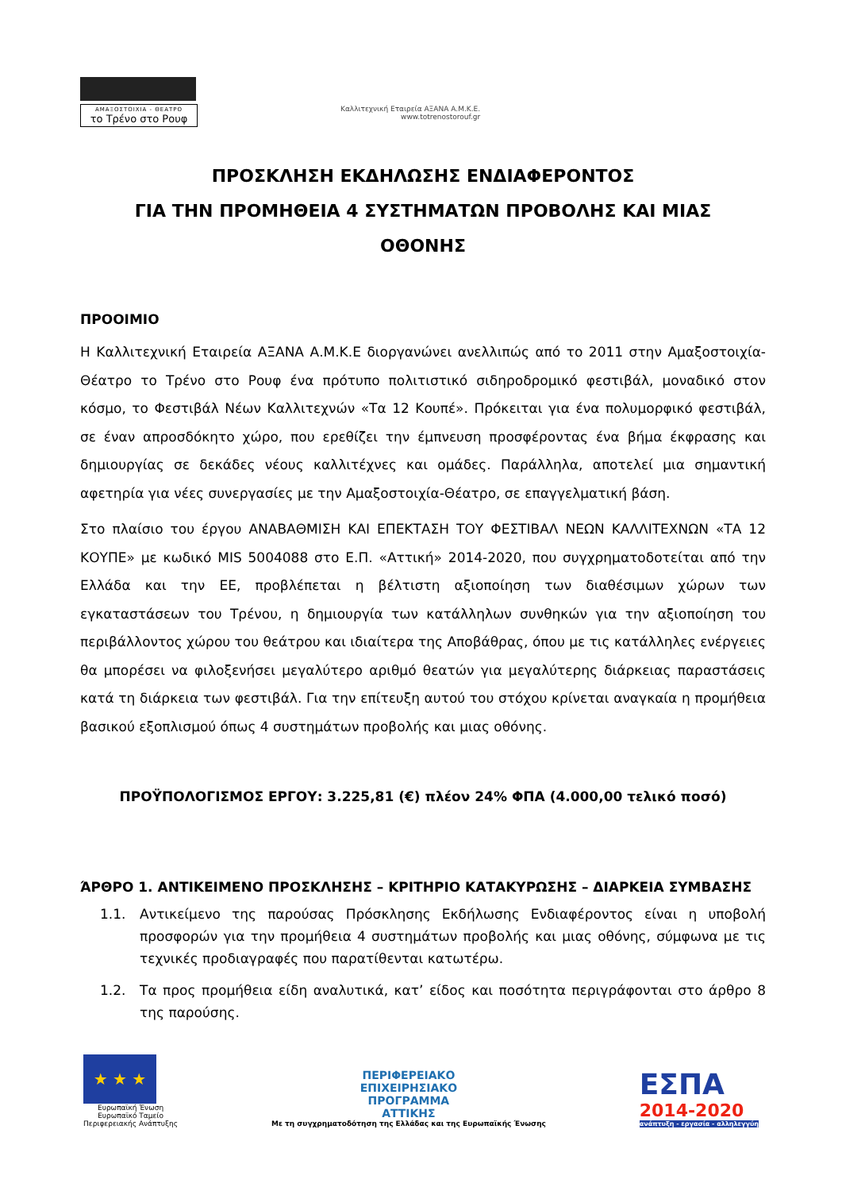ΑΜΑΞΟΣΤΟΙΧΙΑ - ΘΕΑΤΡΟ
το Τρένο στο Ρουφ
Καλλιτεχνική Εταιρεία ΑΞΑΝΑ Α.Μ.Κ.Ε.
www.totrenostorouf.gr
ΠΡΟΣΚΛΗΣΗ ΕΚΔΗΛΩΣΗΣ ΕΝΔΙΑΦΕΡΟΝΤΟΣ
ΓΙΑ ΤΗΝ ΠΡΟΜΗΘΕΙΑ 4 ΣΥΣΤΗΜΑΤΩΝ ΠΡΟΒΟΛΗΣ ΚΑΙ ΜΙΑΣ
ΟΘΟΝΗΣ
ΠΡΟΟΙΜΙΟ
Η Καλλιτεχνική Εταιρεία ΑΞΑΝΑ Α.Μ.Κ.Ε διοργανώνει ανελλιπώς από το 2011 στην Αμαξοστοιχία-Θέατρο το Τρένο στο Ρουφ ένα πρότυπο πολιτιστικό σιδηροδρομικό φεστιβάλ, μοναδικό στον κόσμο, το Φεστιβάλ Νέων Καλλιτεχνών «Τα 12 Κουπέ». Πρόκειται για ένα πολυμορφικό φεστιβάλ, σε έναν απροσδόκητο χώρο, που ερεθίζει την έμπνευση προσφέροντας ένα βήμα έκφρασης και δημιουργίας σε δεκάδες νέους καλλιτέχνες και ομάδες. Παράλληλα, αποτελεί μια σημαντική αφετηρία για νέες συνεργασίες με την Αμαξοστοιχία-Θέατρο, σε επαγγελματική βάση.
Στο πλαίσιο του έργου ΑΝΑΒΑΘΜΙΣΗ ΚΑΙ ΕΠΕΚΤΑΣΗ ΤΟΥ ΦΕΣΤΙΒΑΛ ΝΕΩΝ ΚΑΛΛΙΤΕΧΝΩΝ «ΤΑ 12 ΚΟΥΠΕ» με κωδικό MIS 5004088 στο Ε.Π. «Αττική» 2014-2020, που συγχρηματοδοτείται από την Ελλάδα και την ΕΕ, προβλέπεται η βέλτιστη αξιοποίηση των διαθέσιμων χώρων των εγκαταστάσεων του Τρένου, η δημιουργία των κατάλληλων συνθηκών για την αξιοποίηση του περιβάλλοντος χώρου του θεάτρου και ιδιαίτερα της Αποβάθρας, όπου με τις κατάλληλες ενέργειες θα μπορέσει να φιλοξενήσει μεγαλύτερο αριθμό θεατών για μεγαλύτερης διάρκειας παραστάσεις κατά τη διάρκεια των φεστιβάλ. Για την επίτευξη αυτού του στόχου κρίνεται αναγκαία η προμήθεια βασικού εξοπλισμού όπως 4 συστημάτων προβολής και μιας οθόνης.
ΠΡΟΫΠΟΛΟΓΙΣΜΟΣ ΕΡΓΟΥ: 3.225,81 (€) πλέον 24% ΦΠΑ (4.000,00 τελικό ποσό)
ΆΡΘΡΟ 1. ΑΝΤΙΚΕΙΜΕΝΟ ΠΡΟΣΚΛΗΣΗΣ – ΚΡΙΤΗΡΙΟ ΚΑΤΑΚΥΡΩΣΗΣ – ΔΙΑΡΚΕΙΑ ΣΥΜΒΑΣΗΣ
1.1. Αντικείμενο της παρούσας Πρόσκλησης Εκδήλωσης Ενδιαφέροντος είναι η υποβολή προσφορών για την προμήθεια 4 συστημάτων προβολής και μιας οθόνης, σύμφωνα με τις τεχνικές προδιαγραφές που παρατίθενται κατωτέρω.
1.2. Τα προς προμήθεια είδη αναλυτικά, κατ’ είδος και ποσότητα περιγράφονται στο άρθρο 8 της παρούσης.
★ ★ ★
Ευρωπαϊκή Ένωση
Ευρωπαϊκό Ταμείο
Περιφερειακής Ανάπτυξης
ΠΕΡΙΦΕΡΕΙΑΚΟ
ΕΠΙΧΕΙΡΗΣΙΑΚΟ
ΠΡΟΓΡΑΜΜΑ
ΑΤΤΙΚΗΣ
Με τη συγχρηματοδότηση της Ελλάδας και της Ευρωπαϊκής Ένωσης
ΕΣΠΑ
2014-2020
ανάπτυξη - εργασία - αλληλεγγύη